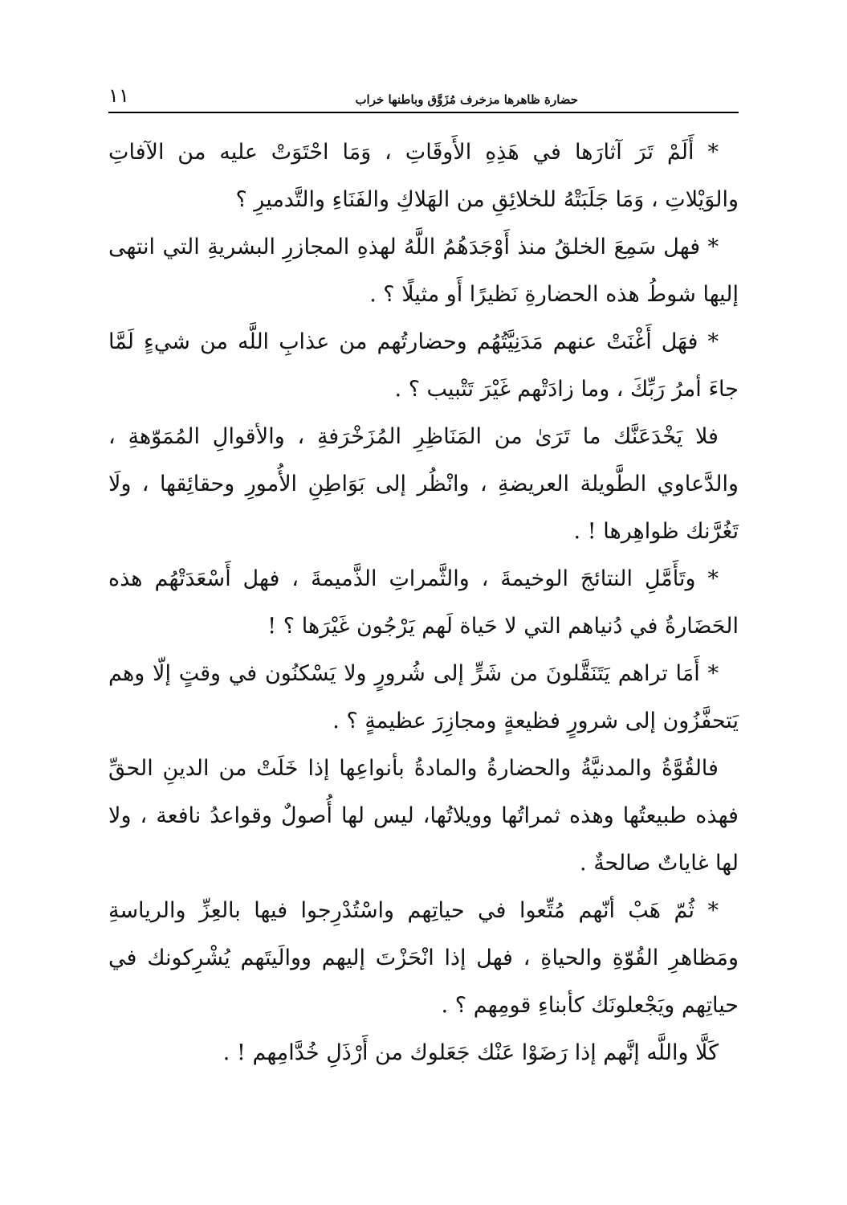حضارة ظاهرها مزخرف مُزَوَّق وباطنها خراب ١١
* أَلَمْ تَرَ آثارَها في هَذِهِ الأَوقَاتِ ، وَمَا احْتَوَتْ عليه من الآفاتِ والوَيْلاتِ ، وَمَا جَلَبَتْهُ للخلائِقِ من الهَلاكِ والفَنَاءِ والتَّدميرِ ؟
* فهل سَمِعَ الخلقُ منذ أَوْجَدَهُمُ اللَّهُ لهذهِ المجازرِ البشريةِ التي انتهى إليها شوطُ هذه الحضارةِ نَظيرًا أَو مثيلًا ؟ .
* فهَل أَغْنَتْ عنهم مَدَنِيَّتُهُم وحضارتُهم من عذابِ اللَّه من شيءٍ لَمَّا جاءَ أمرُ رَبِّكَ ، وما زادَتْهم غَيْرَ تَتْبيب ؟ .
فلا يَخْدَعَنَّك ما تَرَىٰ من المَنَاظِرِ المُزَخْرَفةِ ، والأقوالِ المُمَوّهةِ ، والدَّعاوي الطَّويلة العريضةِ ، وانْظُر إلى بَوَاطِنِ الأُمورِ وحقائِقها ، ولَا تَغُرَّنك ظواهِرها ! .
* وتَأَمَّلِ النتائجَ الوخيمةَ ، والثَّمراتِ الذَّميمةَ ، فهل أَسْعَدَتْهُم هذه الحَضَارةُ في دُنياهم التي لا حَياة لَهم يَرْجُون غَيْرَها ؟ !
* أَمَا تراهم يَتَنَقَّلونَ من شَرٍّ إلى شُرورٍ ولا يَسْكنُون في وقتٍ إلّا وهم يَتحفَّزُون إلى شرورٍ فظيعةٍ ومجازِرَ عظيمةٍ ؟ .
فالقُوَّةُ والمدنيَّةُ والحضارةُ والمادةُ بأنواعِها إذا خَلَتْ من الدينِ الحقِّ فهذه طبيعتُها وهذه ثمراتُها وويلاتُها، ليس لها أُصولٌ وقواعدُ نافعة ، ولا لها غاياتٌ صالحةٌ .
* ثُمّ هَبْ أنّهم مُتِّعوا في حياتِهم واسْتُدْرِجوا فيها بالعِزِّ والرياسةِ ومَظاهرِ القُوّةِ والحياةِ ، فهل إذا انْحَزْتَ إليهم ووالَيتَهم يُشْرِكونك في حياتِهم ويَجْعلونَك كأبناءِ قومِهم ؟ .
كَلَّا واللَّه إنَّهم إذا رَضَوْا عَنْك جَعَلوك من أَرْذَلِ خُدَّامِهم ! .